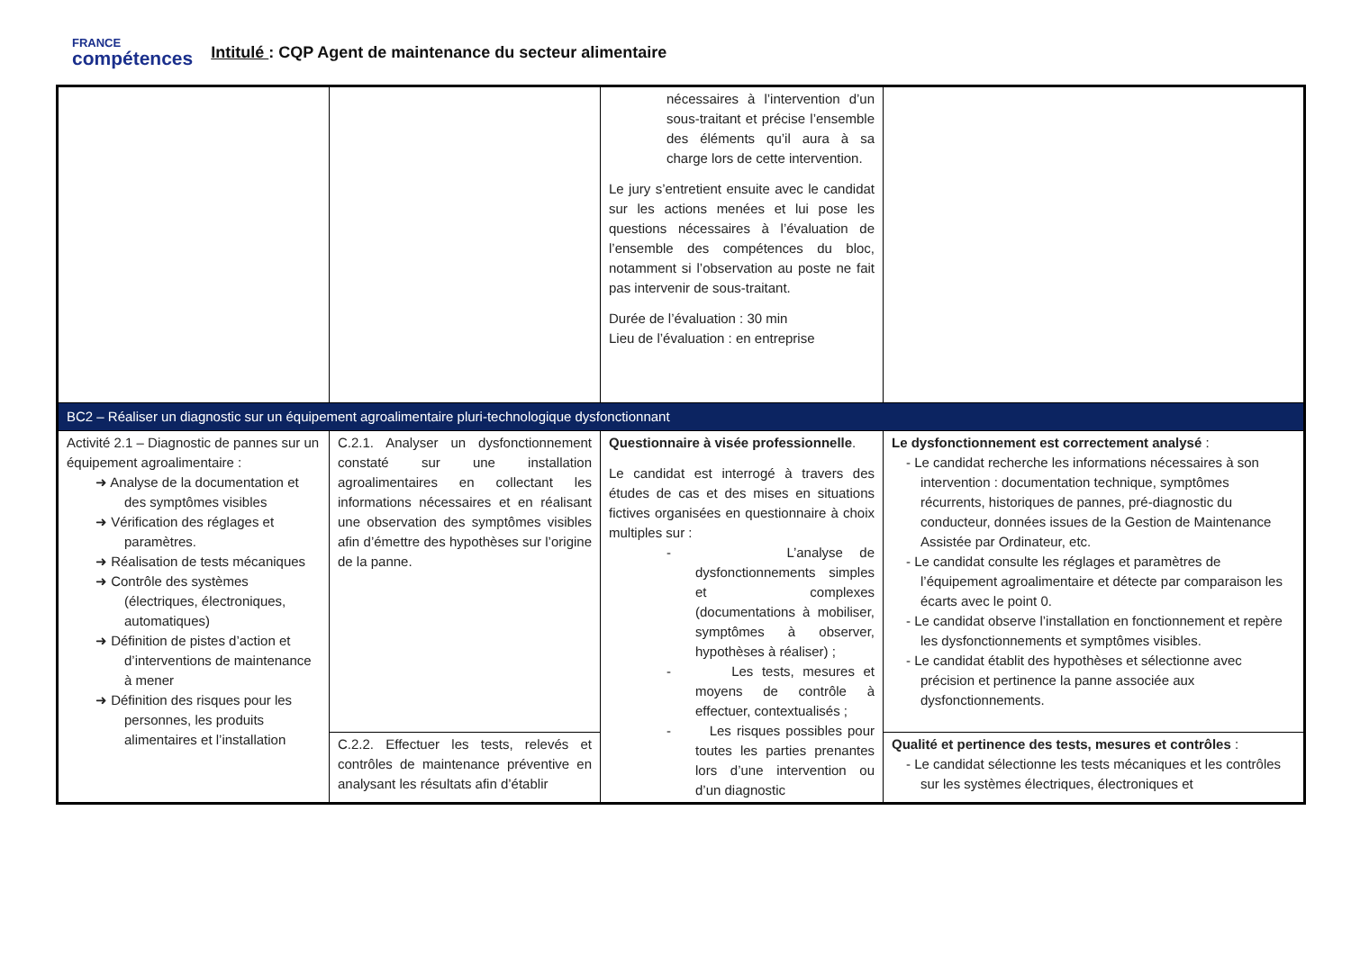FRANCE
compétences
Intitulé : CQP Agent de maintenance du secteur alimentaire
| | | nécessaires à l’intervention d’un sous-traitant et précise l’ensemble des éléments qu’il aura à sa charge lors de cette intervention. Le jury s’entretient ensuite avec le candidat sur les actions menées et lui pose les questions nécessaires à l’évaluation de l’ensemble des compétences du bloc, notamment si l’observation au poste ne fait pas intervenir de sous-traitant. Durée de l’évaluation : 30 min Lieu de l’évaluation : en entreprise | |
| BC2 – Réaliser un diagnostic sur un équipement agroalimentaire pluri-technologique dysfonctionnant | | | |
| Activité 2.1 – Diagnostic de pannes sur un équipement agroalimentaire : ➜ Analyse de la documentation et des symptômes visibles ➜ Vérification des réglages et paramètres. ➜ Réalisation de tests mécaniques ➜ Contrôle des systèmes (électriques, électroniques, automatiques) ➜ Définition de pistes d’action et d’interventions de maintenance à mener ➜ Définition des risques pour les personnes, les produits alimentaires et l’installation | C.2.1. Analyser un dysfonctionnement constaté sur une installation agroalimentaires en collectant les informations nécessaires et en réalisant une observation des symptômes visibles afin d’émettre des hypothèses sur l’origine de la panne. | Questionnaire à visée professionnelle . Le candidat est interrogé à travers des études de cas et des mises en situations fictives organisées en questionnaire à choix multiples sur : - L’analyse de dysfonctionnements simples et complexes (documentations à mobiliser, symptômes à observer, hypothèses à réaliser) ; - Les tests, mesures et moyens de contrôle à effectuer, contextualisés ; - Les risques possibles pour toutes les parties prenantes lors d’une intervention ou d’un diagnostic | Le dysfonctionnement est correctement analysé : - Le candidat recherche les informations nécessaires à son intervention : documentation technique, symptômes récurrents, historiques de pannes, pré-diagnostic du conducteur, données issues de la Gestion de Maintenance Assistée par Ordinateur, etc. - Le candidat consulte les réglages et paramètres de l’équipement agroalimentaire et détecte par comparaison les écarts avec le point 0. - Le candidat observe l’installation en fonctionnement et repère les dysfonctionnements et symptômes visibles. - Le candidat établit des hypothèses et sélectionne avec précision et pertinence la panne associée aux dysfonctionnements. |
| | C.2.2. Effectuer les tests, relevés et contrôles de maintenance préventive en analysant les résultats afin d’établir | | Qualité et pertinence des tests, mesures et contrôles : - Le candidat sélectionne les tests mécaniques et les contrôles sur les systèmes électriques, électroniques et |